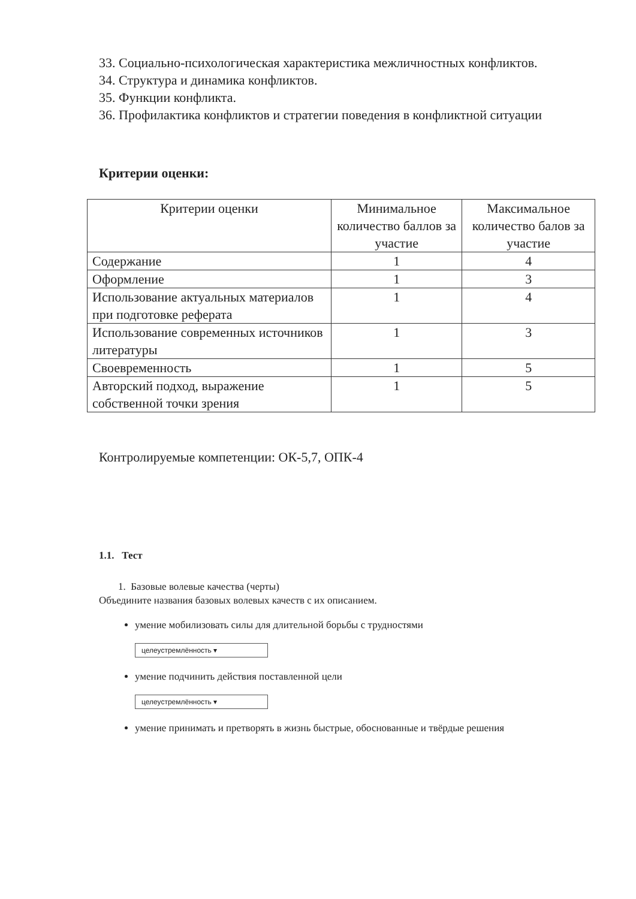33. Социально-психологическая характеристика межличностных конфликтов.
34. Структура и динамика конфликтов.
35. Функции конфликта.
36. Профилактика конфликтов и стратегии поведения в конфликтной ситуации
Критерии оценки:
| Критерии оценки | Минимальное количество баллов за участие | Максимальное количество балов за участие |
| --- | --- | --- |
| Содержание | 1 | 4 |
| Оформление | 1 | 3 |
| Использование актуальных материалов при подготовке реферата | 1 | 4 |
| Использование современных источников литературы | 1 | 3 |
| Своевременность | 1 | 5 |
| Авторский подход, выражение собственной точки зрения | 1 | 5 |
Контролируемые компетенции: ОК-5,7, ОПК-4
1.1. Тест
1. Базовые волевые качества (черты)
Объедините названия базовых волевых качеств с их описанием.
умение мобилизовать силы для длительной борьбы с трудностями
целеустремлённость ▾
умение подчинить действия поставленной цели
целеустремлённость ▾
умение принимать и претворять в жизнь быстрые, обоснованные и твёрдые решения